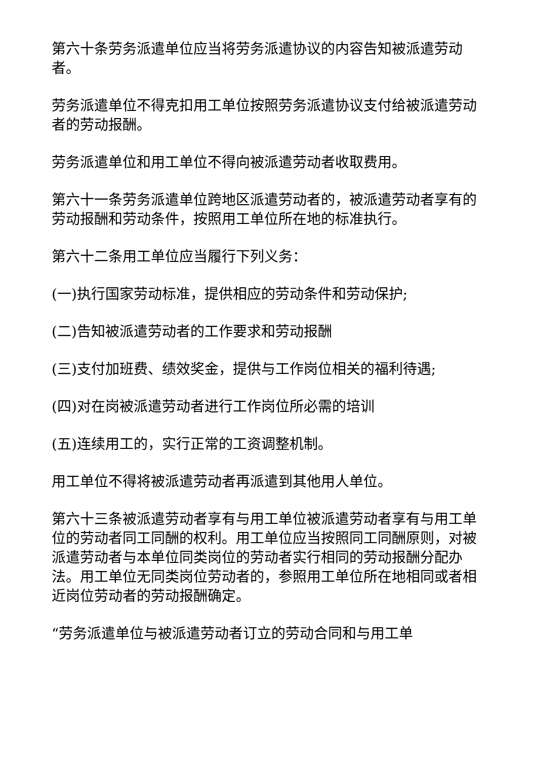第六十条劳务派遣单位应当将劳务派遣协议的内容告知被派遣劳动者。
劳务派遣单位不得克扣用工单位按照劳务派遣协议支付给被派遣劳动者的劳动报酬。
劳务派遣单位和用工单位不得向被派遣劳动者收取费用。
第六十一条劳务派遣单位跨地区派遣劳动者的，被派遣劳动者享有的劳动报酬和劳动条件，按照用工单位所在地的标准执行。
第六十二条用工单位应当履行下列义务：
(一)执行国家劳动标准，提供相应的劳动条件和劳动保护;
(二)告知被派遣劳动者的工作要求和劳动报酬
(三)支付加班费、绩效奖金，提供与工作岗位相关的福利待遇;
(四)对在岗被派遣劳动者进行工作岗位所必需的培训
(五)连续用工的，实行正常的工资调整机制。
用工单位不得将被派遣劳动者再派遣到其他用人单位。
第六十三条被派遣劳动者享有与用工单位被派遣劳动者享有与用工单位的劳动者同工同酬的权利。用工单位应当按照同工同酬原则，对被派遣劳动者与本单位同类岗位的劳动者实行相同的劳动报酬分配办法。用工单位无同类岗位劳动者的，参照用工单位所在地相同或者相近岗位劳动者的劳动报酬确定。
“劳务派遣单位与被派遣劳动者订立的劳动合同和与用工单